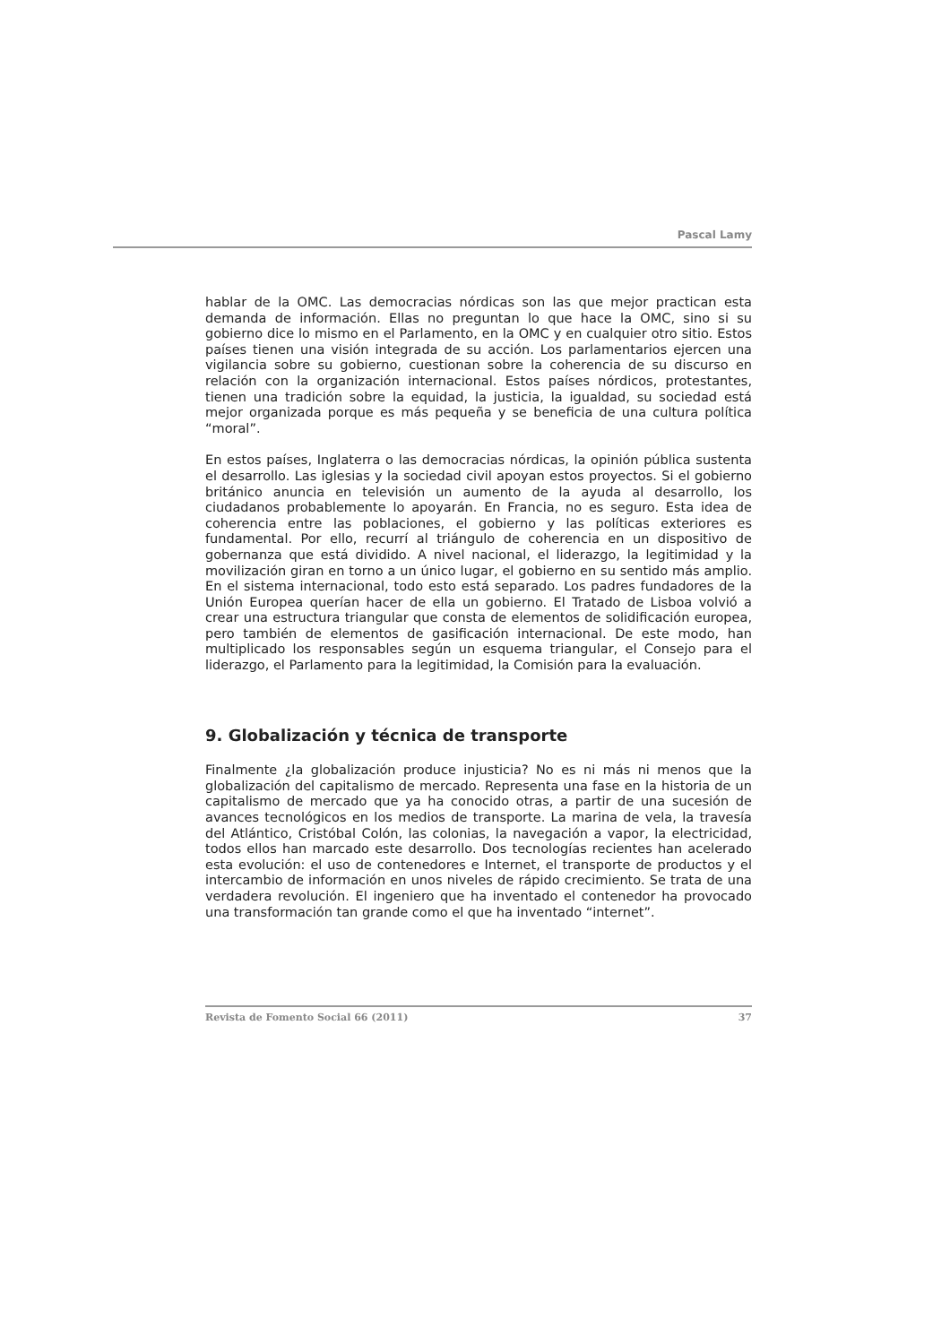Pascal Lamy
hablar de la OMC. Las democracias nórdicas son las que mejor practican esta demanda de información. Ellas no preguntan lo que hace la OMC, sino si su gobierno dice lo mismo en el Parlamento, en la OMC y en cualquier otro sitio. Estos países tienen una visión integrada de su acción. Los parlamentarios ejercen una vigilancia sobre su gobierno, cuestionan sobre la coherencia de su discurso en relación con la organización internacional. Estos países nórdicos, protestantes, tienen una tradición sobre la equidad, la justicia, la igualdad, su sociedad está mejor organizada porque es más pequeña y se beneficia de una cultura política “moral”.
En estos países, Inglaterra o las democracias nórdicas, la opinión pública sustenta el desarrollo. Las iglesias y la sociedad civil apoyan estos proyectos. Si el gobierno británico anuncia en televisión un aumento de la ayuda al desarrollo, los ciudadanos probablemente lo apoyarán. En Francia, no es seguro. Esta idea de coherencia entre las poblaciones, el gobierno y las políticas exteriores es fundamental. Por ello, recurrí al triángulo de coherencia en un dispositivo de gobernanza que está dividido. A nivel nacional, el liderazgo, la legitimidad y la movilización giran en torno a un único lugar, el gobierno en su sentido más amplio. En el sistema internacional, todo esto está separado. Los padres fundadores de la Unión Europea querían hacer de ella un gobierno. El Tratado de Lisboa volvió a crear una estructura triangular que consta de elementos de solidificación europea, pero también de elementos de gasificación internacional. De este modo, han multiplicado los responsables según un esquema triangular, el Consejo para el liderazgo, el Parlamento para la legitimidad, la Comisión para la evaluación.
9. Globalización y técnica de transporte
Finalmente ¿la globalización produce injusticia? No es ni más ni menos que la globalización del capitalismo de mercado. Representa una fase en la historia de un capitalismo de mercado que ya ha conocido otras, a partir de una sucesión de avances tecnológicos en los medios de transporte. La marina de vela, la travesía del Atlántico, Cristóbal Colón, las colonias, la navegación a vapor, la electricidad, todos ellos han marcado este desarrollo. Dos tecnologías recientes han acelerado esta evolución: el uso de contenedores e Internet, el transporte de productos y el intercambio de información en unos niveles de rápido crecimiento. Se trata de una verdadera revolución. El ingeniero que ha inventado el contenedor ha provocado una transformación tan grande como el que ha inventado “internet”.
Revista de Fomento Social 66 (2011) 37